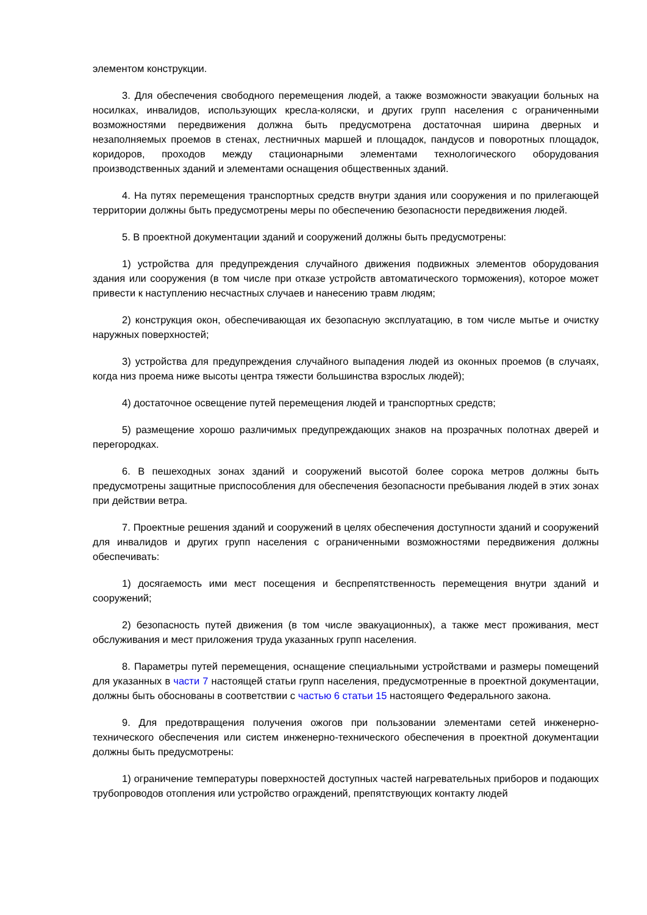элементом конструкции.
3. Для обеспечения свободного перемещения людей, а также возможности эвакуации больных на носилках, инвалидов, использующих кресла-коляски, и других групп населения с ограниченными возможностями передвижения должна быть предусмотрена достаточная ширина дверных и незаполняемых проемов в стенах, лестничных маршей и площадок, пандусов и поворотных площадок, коридоров, проходов между стационарными элементами технологического оборудования производственных зданий и элементами оснащения общественных зданий.
4. На путях перемещения транспортных средств внутри здания или сооружения и по прилегающей территории должны быть предусмотрены меры по обеспечению безопасности передвижения людей.
5. В проектной документации зданий и сооружений должны быть предусмотрены:
1) устройства для предупреждения случайного движения подвижных элементов оборудования здания или сооружения (в том числе при отказе устройств автоматического торможения), которое может привести к наступлению несчастных случаев и нанесению травм людям;
2) конструкция окон, обеспечивающая их безопасную эксплуатацию, в том числе мытье и очистку наружных поверхностей;
3) устройства для предупреждения случайного выпадения людей из оконных проемов (в случаях, когда низ проема ниже высоты центра тяжести большинства взрослых людей);
4) достаточное освещение путей перемещения людей и транспортных средств;
5) размещение хорошо различимых предупреждающих знаков на прозрачных полотнах дверей и перегородках.
6. В пешеходных зонах зданий и сооружений высотой более сорока метров должны быть предусмотрены защитные приспособления для обеспечения безопасности пребывания людей в этих зонах при действии ветра.
7. Проектные решения зданий и сооружений в целях обеспечения доступности зданий и сооружений для инвалидов и других групп населения с ограниченными возможностями передвижения должны обеспечивать:
1) досягаемость ими мест посещения и беспрепятственность перемещения внутри зданий и сооружений;
2) безопасность путей движения (в том числе эвакуационных), а также мест проживания, мест обслуживания и мест приложения труда указанных групп населения.
8. Параметры путей перемещения, оснащение специальными устройствами и размеры помещений для указанных в части 7 настоящей статьи групп населения, предусмотренные в проектной документации, должны быть обоснованы в соответствии с частью 6 статьи 15 настоящего Федерального закона.
9. Для предотвращения получения ожогов при пользовании элементами сетей инженерно-технического обеспечения или систем инженерно-технического обеспечения в проектной документации должны быть предусмотрены:
1) ограничение температуры поверхностей доступных частей нагревательных приборов и подающих трубопроводов отопления или устройство ограждений, препятствующих контакту людей